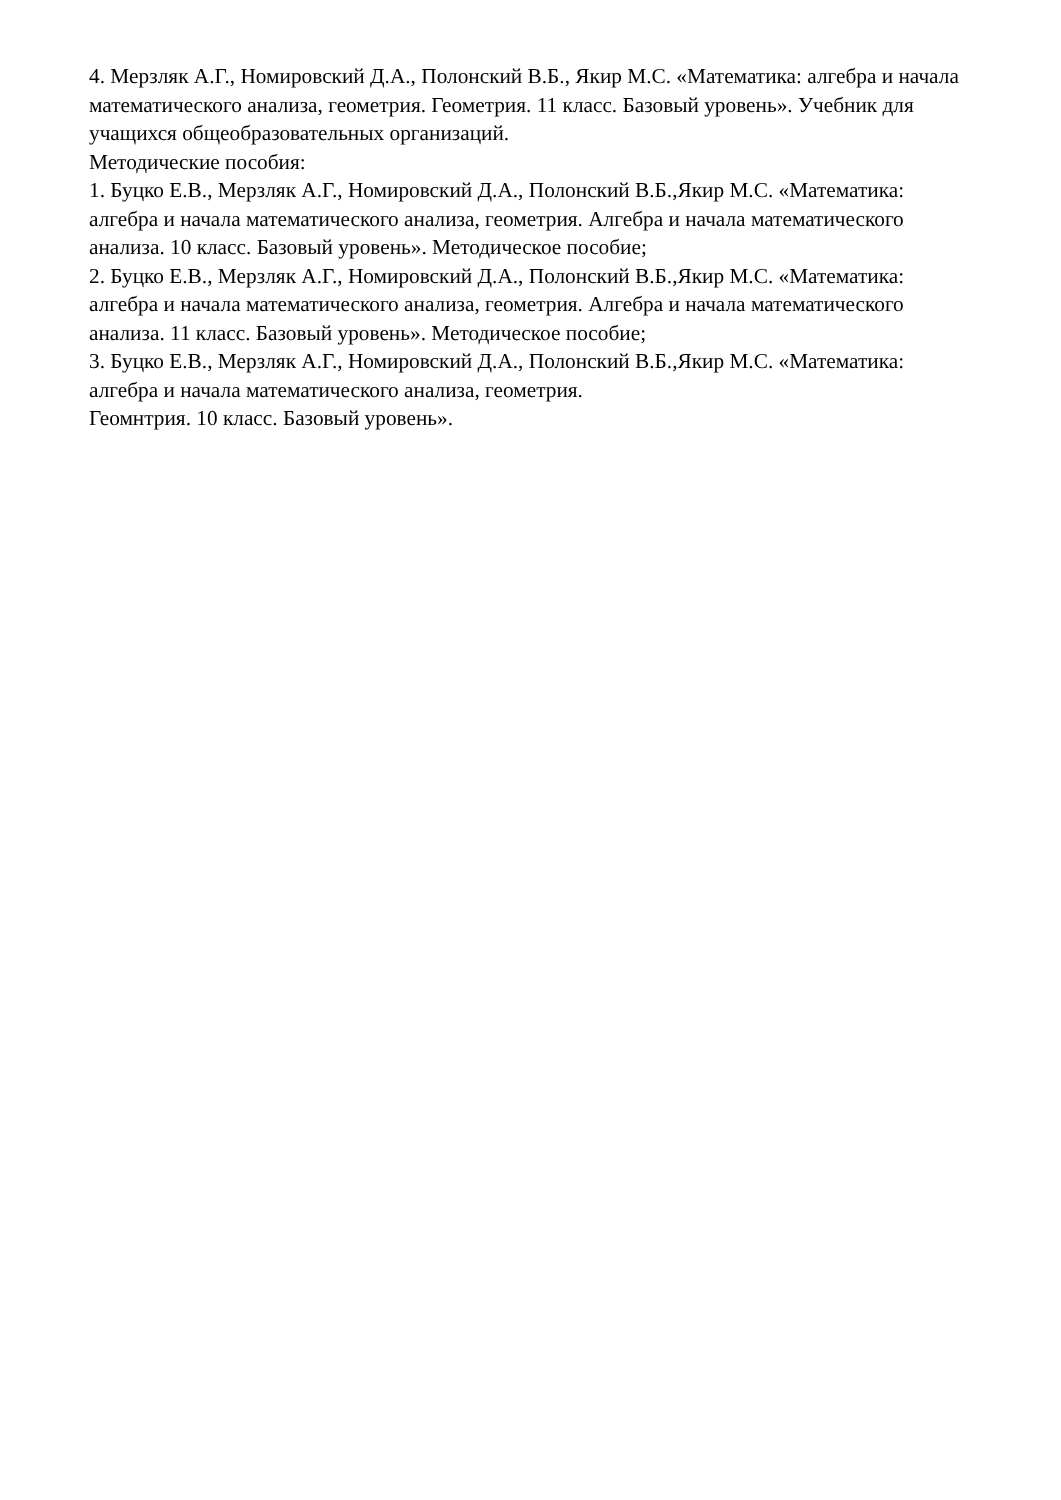4. Мерзляк А.Г., Номировский Д.А., Полонский В.Б., Якир М.С. «Математика: алгебра и начала математического анализа, геометрия. Геометрия. 11 класс. Базовый уровень». Учебник для учащихся общеобразовательных организаций.
Методические пособия:
1. Буцко Е.В., Мерзляк А.Г., Номировский Д.А., Полонский В.Б.,Якир М.С. «Математика: алгебра и начала математического анализа, геометрия. Алгебра и начала математического анализа. 10 класс. Базовый уровень». Методическое пособие;
2. Буцко Е.В., Мерзляк А.Г., Номировский Д.А., Полонский В.Б.,Якир М.С. «Математика: алгебра и начала математического анализа, геометрия. Алгебра и начала математического анализа. 11 класс. Базовый уровень». Методическое пособие;
3. Буцко Е.В., Мерзляк А.Г., Номировский Д.А., Полонский В.Б.,Якир М.С. «Математика: алгебра и начала математического анализа, геометрия.
Геомнтрия. 10 класс. Базовый уровень».